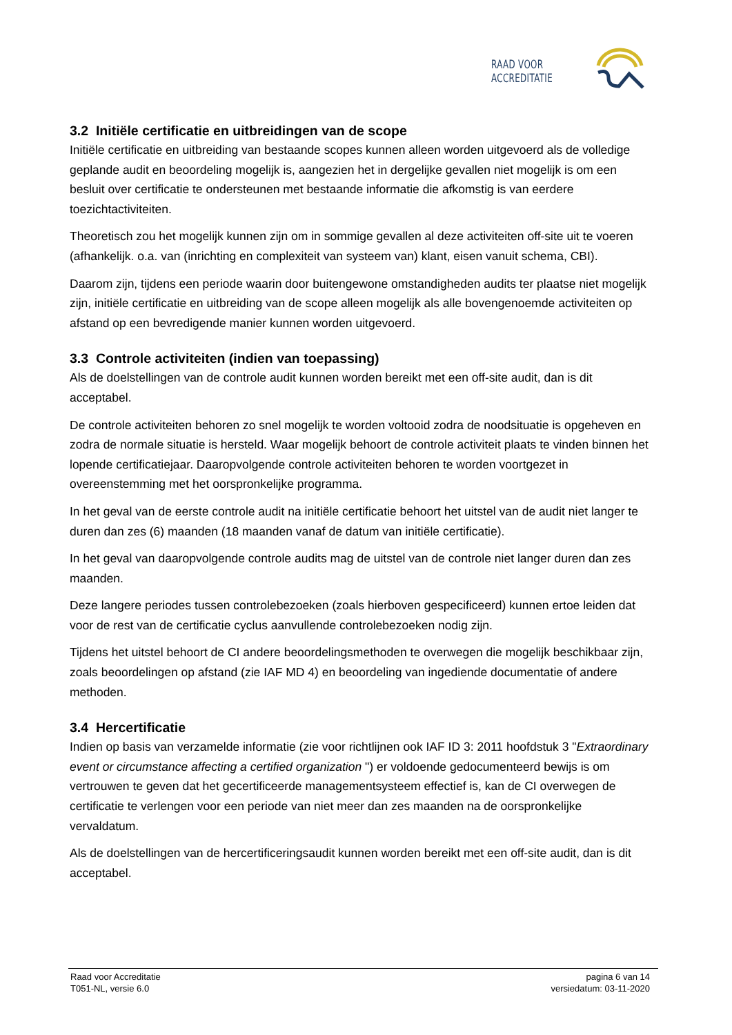RAAD VOOR ACCREDITATIE
3.2 Initiële certificatie en uitbreidingen van de scope
Initiële certificatie en uitbreiding van bestaande scopes kunnen alleen worden uitgevoerd als de volledige geplande audit en beoordeling mogelijk is, aangezien het in dergelijke gevallen niet mogelijk is om een besluit over certificatie te ondersteunen met bestaande informatie die afkomstig is van eerdere toezichtactiviteiten.
Theoretisch zou het mogelijk kunnen zijn om in sommige gevallen al deze activiteiten off-site uit te voeren (afhankelijk. o.a. van (inrichting en complexiteit van systeem van) klant, eisen vanuit schema, CBI).
Daarom zijn, tijdens een periode waarin door buitengewone omstandigheden audits ter plaatse niet mogelijk zijn, initiële certificatie en uitbreiding van de scope alleen mogelijk als alle bovengenoemde activiteiten op afstand op een bevredigende manier kunnen worden uitgevoerd.
3.3 Controle activiteiten (indien van toepassing)
Als de doelstellingen van de controle audit kunnen worden bereikt met een off-site audit, dan is dit acceptabel.
De controle activiteiten behoren zo snel mogelijk te worden voltooid zodra de noodsituatie is opgeheven en zodra de normale situatie is hersteld. Waar mogelijk behoort de controle activiteit plaats te vinden binnen het lopende certificatiejaar. Daaropvolgende controle activiteiten behoren te worden voortgezet in overeenstemming met het oorspronkelijke programma.
In het geval van de eerste controle audit na initiële certificatie behoort het uitstel van de audit niet langer te duren dan zes (6) maanden (18 maanden vanaf de datum van initiële certificatie).
In het geval van daaropvolgende controle audits mag de uitstel van de controle niet langer duren dan zes maanden.
Deze langere periodes tussen controlebezoeken (zoals hierboven gespecificeerd) kunnen ertoe leiden dat voor de rest van de certificatie cyclus aanvullende controlebezoeken nodig zijn.
Tijdens het uitstel behoort de CI andere beoordelingsmethoden te overwegen die mogelijk beschikbaar zijn, zoals beoordelingen op afstand (zie IAF MD 4) en beoordeling van ingediende documentatie of andere methoden.
3.4 Hercertificatie
Indien op basis van verzamelde informatie (zie voor richtlijnen ook IAF ID 3: 2011 hoofdstuk 3 "Extraordinary event or circumstance affecting a certified organization ") er voldoende gedocumenteerd bewijs is om vertrouwen te geven dat het gecertificeerde managementsysteem effectief is, kan de CI overwegen de certificatie te verlengen voor een periode van niet meer dan zes maanden na de oorspronkelijke vervaldatum.
Als de doelstellingen van de hercertificeringsaudit kunnen worden bereikt met een off-site audit, dan is dit acceptabel.
Raad voor Accreditatie
T051-NL, versie 6.0
pagina 6 van 14
versiedatum: 03-11-2020